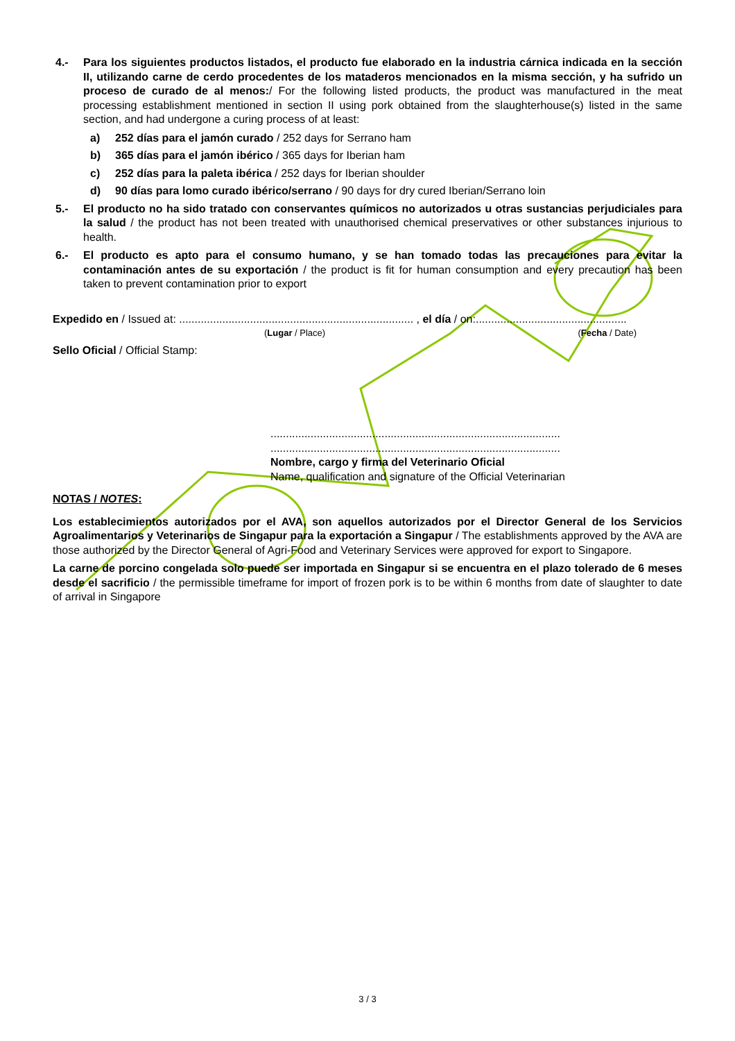4.- Para los siguientes productos listados, el producto fue elaborado en la industria cárnica indicada en la sección II, utilizando carne de cerdo procedentes de los mataderos mencionados en la misma sección, y ha sufrido un proceso de curado de al menos:/ For the following listed products, the product was manufactured in the meat processing establishment mentioned in section II using pork obtained from the slaughterhouse(s) listed in the same section, and had undergone a curing process of at least:
a) 252 días para el jamón curado / 252 days for Serrano ham
b) 365 días para el jamón ibérico / 365 days for Iberian ham
c) 252 días para la paleta ibérica / 252 days for Iberian shoulder
d) 90 días para lomo curado ibérico/serrano / 90 days for dry cured Iberian/Serrano loin
5.- El producto no ha sido tratado con conservantes químicos no autorizados u otras sustancias perjudiciales para la salud / the product has not been treated with unauthorised chemical preservatives or other substances injurious to health.
6.- El producto es apto para el consumo humano, y se han tomado todas las precauciones para evitar la contaminación antes de su exportación / the product is fit for human consumption and every precaution has been taken to prevent contamination prior to export
Expedido en / Issued at: ............................................................................ , el día / on:.................................................
(Lugar / Place) (Fecha / Date)
Sello Oficial / Official Stamp:
..............................................................................................
..............................................................................................
Nombre, cargo y firma del Veterinario Oficial
Name, qualification and signature of the Official Veterinarian
NOTAS / NOTES:
Los establecimientos autorizados por el AVA, son aquellos autorizados por el Director General de los Servicios Agroalimentarios y Veterinarios de Singapur para la exportación a Singapur / The establishments approved by the AVA are those authorized by the Director General of Agri-Food and Veterinary Services were approved for export to Singapore.
La carne de porcino congelada solo puede ser importada en Singapur si se encuentra en el plazo tolerado de 6 meses desde el sacrificio / the permissible timeframe for import of frozen pork is to be within 6 months from date of slaughter to date of arrival in Singapore
3 / 3